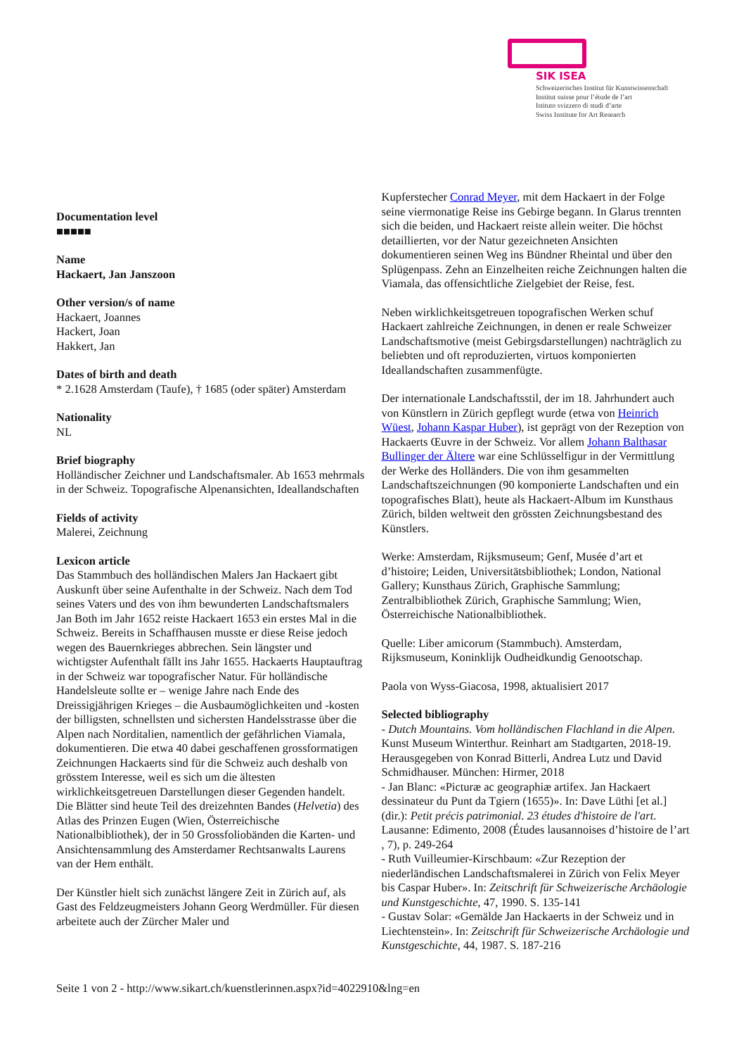SIK ISEA
Schweizerisches Institut für Kunstwissenschaft
Institut suisse pour l’étude de l’art
Istituto svizzero di studi d’arte
Swiss Institute for Art Research
Documentation level
■■■■■
Name
Hackaert, Jan Janszoon
Other version/s of name
Hackaert, Joannes
Hackert, Joan
Hakkert, Jan
Dates of birth and death
* 2.1628 Amsterdam (Taufe), † 1685 (oder später) Amsterdam
Nationality
NL
Brief biography
Holländischer Zeichner und Landschaftsmaler. Ab 1653 mehrmals in der Schweiz. Topografische Alpenansichten, Ideallandschaften
Fields of activity
Malerei, Zeichnung
Lexicon article
Das Stammbuch des holländischen Malers Jan Hackaert gibt Auskunft über seine Aufenthalte in der Schweiz. Nach dem Tod seines Vaters und des von ihm bewunderten Landschaftsmalers Jan Both im Jahr 1652 reiste Hackaert 1653 ein erstes Mal in die Schweiz. Bereits in Schaffhausen musste er diese Reise jedoch wegen des Bauernkrieges abbrechen. Sein längster und wichtigster Aufenthalt fällt ins Jahr 1655. Hackaerts Hauptauftrag in der Schweiz war topografischer Natur. Für holländische Handelsleute sollte er – wenige Jahre nach Ende des Dreissigjährigen Krieges – die Ausbaumöglichkeiten und -kosten der billigsten, schnellsten und sichersten Handelsstrasse über die Alpen nach Norditalien, namentlich der gefährlichen Viamala, dokumentieren. Die etwa 40 dabei geschaffenen grossformatigen Zeichnungen Hackaerts sind für die Schweiz auch deshalb von grösstem Interesse, weil es sich um die ältesten wirklichkeitsgetreuen Darstellungen dieser Gegenden handelt. Die Blätter sind heute Teil des dreizehnten Bandes (Helvetia) des Atlas des Prinzen Eugen (Wien, Österreichische Nationalbibliothek), der in 50 Grossfoliobänden die Karten- und Ansichtensammlung des Amsterdamer Rechtsanwalts Laurens van der Hem enthält.
Der Künstler hielt sich zunächst längere Zeit in Zürich auf, als Gast des Feldzeugmeisters Johann Georg Werdmüller. Für diesen arbeitete auch der Zürcher Maler und
Kupferstecher Conrad Meyer, mit dem Hackaert in der Folge seine viermonatige Reise ins Gebirge begann. In Glarus trennten sich die beiden, und Hackaert reiste allein weiter. Die höchst detaillierten, vor der Natur gezeichneten Ansichten dokumentieren seinen Weg ins Bündner Rheintal und über den Splügenpass. Zehn an Einzelheiten reiche Zeichnungen halten die Viamala, das offensichtliche Zielgebiet der Reise, fest.
Neben wirklichkeitsgetreuen topografischen Werken schuf Hackaert zahlreiche Zeichnungen, in denen er reale Schweizer Landschaftsmotive (meist Gebirgsdarstellungen) nachträglich zu beliebten und oft reproduzierten, virtuos komponierten Ideallandschaften zusammenfügte.
Der internationale Landschaftsstil, der im 18. Jahrhundert auch von Künstlern in Zürich gepflegt wurde (etwa von Heinrich Wüest, Johann Kaspar Huber), ist geprägt von der Rezeption von Hackaerts Œuvre in der Schweiz. Vor allem Johann Balthasar Bullinger der Ältere war eine Schlüsselfigur in der Vermittlung der Werke des Holländers. Die von ihm gesammelten Landschaftszeichnungen (90 komponierte Landschaften und ein topografisches Blatt), heute als Hackaert-Album im Kunsthaus Zürich, bilden weltweit den grössten Zeichnungsbestand des Künstlers.
Werke: Amsterdam, Rijksmuseum; Genf, Musée d’art et d’histoire; Leiden, Universitätsbibliothek; London, National Gallery; Kunsthaus Zürich, Graphische Sammlung; Zentralbibliothek Zürich, Graphische Sammlung; Wien, Österreichische Nationalbibliothek.
Quelle: Liber amicorum (Stammbuch). Amsterdam, Rijksmuseum, Koninklijk Oudheidkundig Genootschap.
Paola von Wyss-Giacosa, 1998, aktualisiert 2017
Selected bibliography
- Dutch Mountains. Vom holländischen Flachland in die Alpen. Kunst Museum Winterthur. Reinhart am Stadtgarten, 2018-19. Herausgegeben von Konrad Bitterli, Andrea Lutz und David Schmidhauser. München: Hirmer, 2018
- Jan Blanc: «Picturæ ac geographiæ artifex. Jan Hackaert dessinateur du Punt da Tgiern (1655)». In: Dave Lüthi [et al.] (dir.): Petit précis patrimonial. 23 études d'histoire de l'art. Lausanne: Edimento, 2008 (Études lausannoises d’histoire de l’art , 7), p. 249-264
- Ruth Vuilleumier-Kirschbaum: «Zur Rezeption der niederländischen Landschaftsmalerei in Zürich von Felix Meyer bis Caspar Huber». In: Zeitschrift für Schweizerische Archäologie und Kunstgeschichte, 47, 1990. S. 135-141
- Gustav Solar: «Gemälde Jan Hackaerts in der Schweiz und in Liechtenstein». In: Zeitschrift für Schweizerische Archäologie und Kunstgeschichte, 44, 1987. S. 187-216
Seite 1 von 2 - http://www.sikart.ch/kuenstlerinnen.aspx?id=4022910&lng=en